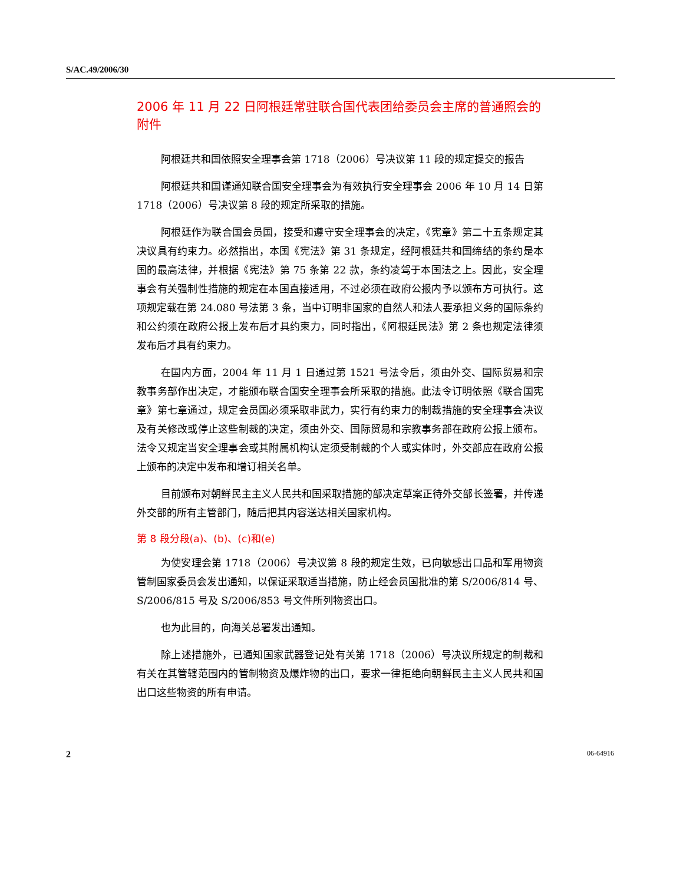S/AC.49/2006/30
2006 年 11 月 22 日阿根廷常驻联合国代表团给委员会主席的普通照会的附件
阿根廷共和国依照安全理事会第 1718（2006）号决议第 11 段的规定提交的报告
阿根廷共和国谨通知联合国安全理事会为有效执行安全理事会 2006 年 10 月 14 日第 1718（2006）号决议第 8 段的规定所采取的措施。
阿根廷作为联合国会员国，接受和遵守安全理事会的决定，《宪章》第二十五条规定其决议具有约束力。必然指出，本国《宪法》第 31 条规定，经阿根廷共和国缔结的条约是本国的最高法律，并根据《宪法》第 75 条第 22 款，条约凌驾于本国法之上。因此，安全理事会有关强制性措施的规定在本国直接适用，不过必须在政府公报内予以颁布方可执行。这项规定载在第 24.080 号法第 3 条，当中订明非国家的自然人和法人要承担义务的国际条约和公约须在政府公报上发布后才具约束力，同时指出，《阿根廷民法》第 2 条也规定法律须发布后才具有约束力。
在国内方面，2004 年 11 月 1 日通过第 1521 号法令后，须由外交、国际贸易和宗教事务部作出决定，才能颁布联合国安全理事会所采取的措施。此法令订明依照《联合国宪章》第七章通过，规定会员国必须采取非武力，实行有约束力的制裁措施的安全理事会决议及有关修改或停止这些制裁的决定，须由外交、国际贸易和宗教事务部在政府公报上颁布。法令又规定当安全理事会或其附属机构认定须受制裁的个人或实体时，外交部应在政府公报上颁布的决定中发布和增订相关名单。
目前颁布对朝鲜民主主义人民共和国采取措施的部决定草案正待外交部长签署，并传递外交部的所有主管部门，随后把其内容送达相关国家机构。
第 8 段分段(a)、(b)、(c)和(e)
为使安理会第 1718（2006）号决议第 8 段的规定生效，已向敏感出口品和军用物资管制国家委员会发出通知，以保证采取适当措施，防止经会员国批准的第 S/2006/814 号、S/2006/815 号及 S/2006/853 号文件所列物资出口。
也为此目的，向海关总署发出通知。
除上述措施外，已通知国家武器登记处有关第 1718（2006）号决议所规定的制裁和有关在其管辖范围内的管制物资及爆炸物的出口，要求一律拒绝向朝鲜民主主义人民共和国出口这些物资的所有申请。
2 06-64916